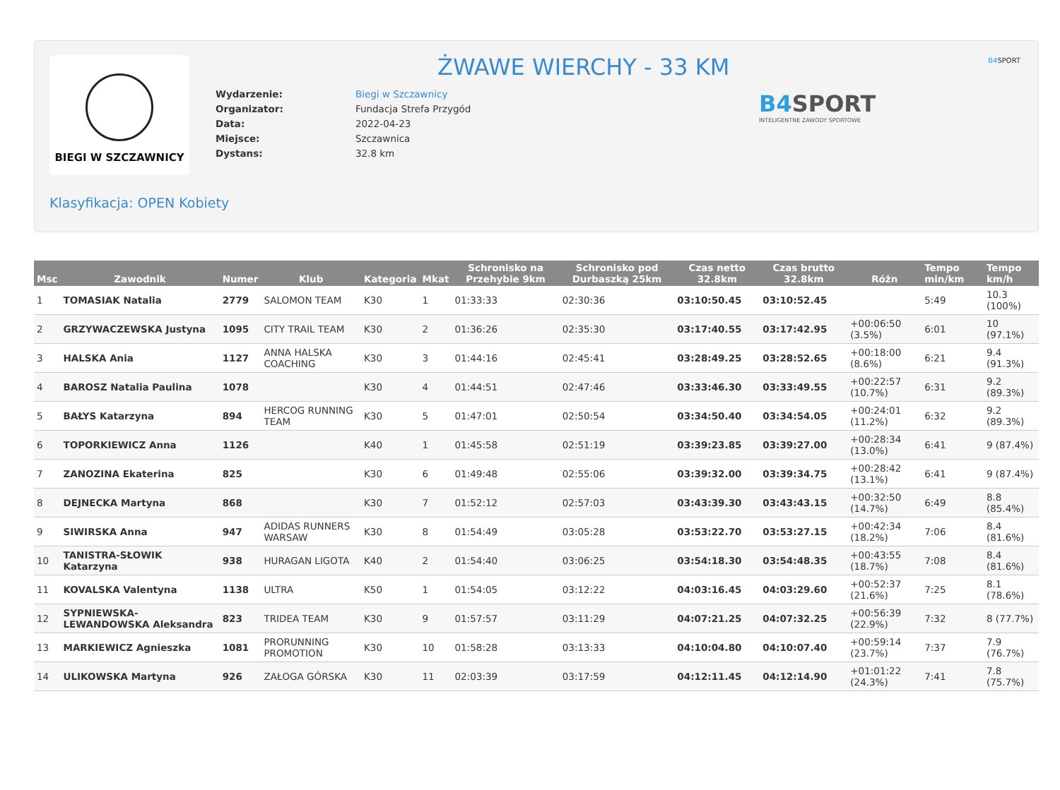BIEGI W SZCZAWNICY ŻWAWE WIERCHY - 33 KM
| Wydarzenie: | Biegi w Szczawnicy |
| Organizator: | Fundacja Strefa Przygód |
| Data: | 2022-04-23 |
| Miejsce: | Szczawnica |
| Dystans: | 32.8 km |
B4 SPORT
INTELIGENTNE ZAWODY SPORTOWE
B4 SPORT
Klasyfikacja: OPEN Kobiety
| Msc | Zawodnik | Numer | Klub | Kategoria | Mkat | Schronisko na Przehybie 9km | Schronisko pod Durbaszką 25km | Czas netto 32.8km | Czas brutto 32.8km | Różn | Tempo min/km | Tempo km/h |
| --- | --- | --- | --- | --- | --- | --- | --- | --- | --- | --- | --- | --- |
| 1 | TOMASIAK Natalia | 2779 | SALOMON TEAM | K30 | 1 | 01:33:33 | 02:30:36 | 03:10:50.45 | 03:10:52.45 | | 5:49 | 10.3 (100%) |
| 2 | GRZYWACZEWSKA Justyna | 1095 | CITY TRAIL TEAM | K30 | 2 | 01:36:26 | 02:35:30 | 03:17:40.55 | 03:17:42.95 | +00:06:50 (3.5%) | 6:01 | 10 (97.1%) |
| 3 | HALSKA Ania | 1127 | ANNA HALSKA COACHING | K30 | 3 | 01:44:16 | 02:45:41 | 03:28:49.25 | 03:28:52.65 | +00:18:00 (8.6%) | 6:21 | 9.4 (91.3%) |
| 4 | BAROSZ Natalia Paulina | 1078 | | K30 | 4 | 01:44:51 | 02:47:46 | 03:33:46.30 | 03:33:49.55 | +00:22:57 (10.7%) | 6:31 | 9.2 (89.3%) |
| 5 | BAŁYS Katarzyna | 894 | HERCOG RUNNING TEAM | K30 | 5 | 01:47:01 | 02:50:54 | 03:34:50.40 | 03:34:54.05 | +00:24:01 (11.2%) | 6:32 | 9.2 (89.3%) |
| 6 | TOPORKIEWICZ Anna | 1126 | | K40 | 1 | 01:45:58 | 02:51:19 | 03:39:23.85 | 03:39:27.00 | +00:28:34 (13.0%) | 6:41 | 9 (87.4%) |
| 7 | ZANOZINA Ekaterina | 825 | | K30 | 6 | 01:49:48 | 02:55:06 | 03:39:32.00 | 03:39:34.75 | +00:28:42 (13.1%) | 6:41 | 9 (87.4%) |
| 8 | DEJNECKA Martyna | 868 | | K30 | 7 | 01:52:12 | 02:57:03 | 03:43:39.30 | 03:43:43.15 | +00:32:50 (14.7%) | 6:49 | 8.8 (85.4%) |
| 9 | SIWIRSKA Anna | 947 | ADIDAS RUNNERS WARSAW | K30 | 8 | 01:54:49 | 03:05:28 | 03:53:22.70 | 03:53:27.15 | +00:42:34 (18.2%) | 7:06 | 8.4 (81.6%) |
| 10 | TANISTRA-SŁOWIK Katarzyna | 938 | HURAGAN LIGOTA | K40 | 2 | 01:54:40 | 03:06:25 | 03:54:18.30 | 03:54:48.35 | +00:43:55 (18.7%) | 7:08 | 8.4 (81.6%) |
| 11 | KOVALSKA Valentyna | 1138 | ULTRA | K50 | 1 | 01:54:05 | 03:12:22 | 04:03:16.45 | 04:03:29.60 | +00:52:37 (21.6%) | 7:25 | 8.1 (78.6%) |
| 12 | SYPNIEWSKA-LEWANDOWSKA Aleksandra | 823 | TRIDEA TEAM | K30 | 9 | 01:57:57 | 03:11:29 | 04:07:21.25 | 04:07:32.25 | +00:56:39 (22.9%) | 7:32 | 8 (77.7%) |
| 13 | MARKIEWICZ Agnieszka | 1081 | PRORUNNING PROMOTION | K30 | 10 | 01:58:28 | 03:13:33 | 04:10:04.80 | 04:10:07.40 | +00:59:14 (23.7%) | 7:37 | 7.9 (76.7%) |
| 14 | ULIKOWSKA Martyna | 926 | ZAŁOGA GÓRSKA | K30 | 11 | 02:03:39 | 03:17:59 | 04:12:11.45 | 04:12:14.90 | +01:01:22 (24.3%) | 7:41 | 7.8 (75.7%) |